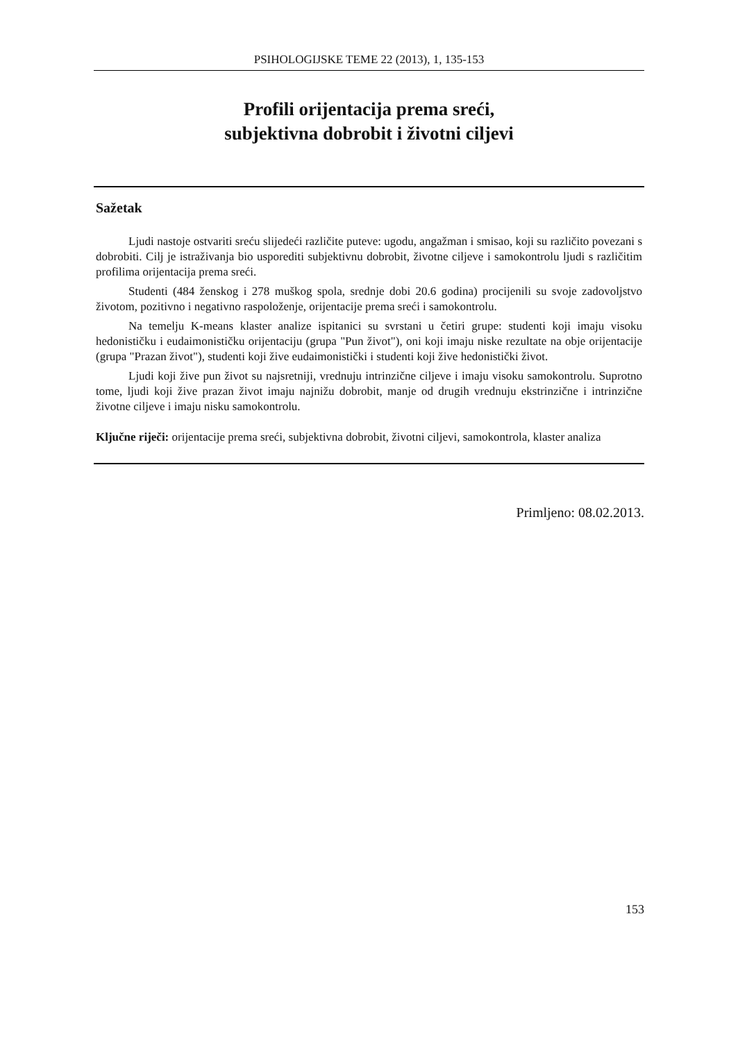PSIHOLOGIJSKE TEME 22 (2013), 1, 135-153
Profili orijentacija prema sreći,
subjektivna dobrobit i životni ciljevi
Sažetak
Ljudi nastoje ostvariti sreću slijedeći različite puteve: ugodu, angažman i smisao, koji su različito povezani s dobrobiti. Cilj je istraživanja bio usporediti subjektivnu dobrobit, životne ciljeve i samokontrolu ljudi s različitim profilima orijentacija prema sreći.
Studenti (484 ženskog i 278 muškog spola, srednje dobi 20.6 godina) procijenili su svoje zadovoljstvo životom, pozitivno i negativno raspoloženje, orijentacije prema sreći i samokontrolu.
Na temelju K-means klaster analize ispitanici su svrstani u četiri grupe: studenti koji imaju visoku hedonističku i eudaimonističku orijentaciju (grupa "Pun život"), oni koji imaju niske rezultate na obje orijentacije (grupa "Prazan život"), studenti koji žive eudaimonistički i studenti koji žive hedonistički život.
Ljudi koji žive pun život su najsretniji, vrednuju intrinzične ciljeve i imaju visoku samokontrolu. Suprotno tome, ljudi koji žive prazan život imaju najnižu dobrobit, manje od drugih vrednuju ekstrinzične i intrinzične životne ciljeve i imaju nisku samokontrolu.
Ključne riječi: orijentacije prema sreći, subjektivna dobrobit, životni ciljevi, samokontrola, klaster analiza
Primljeno: 08.02.2013.
153